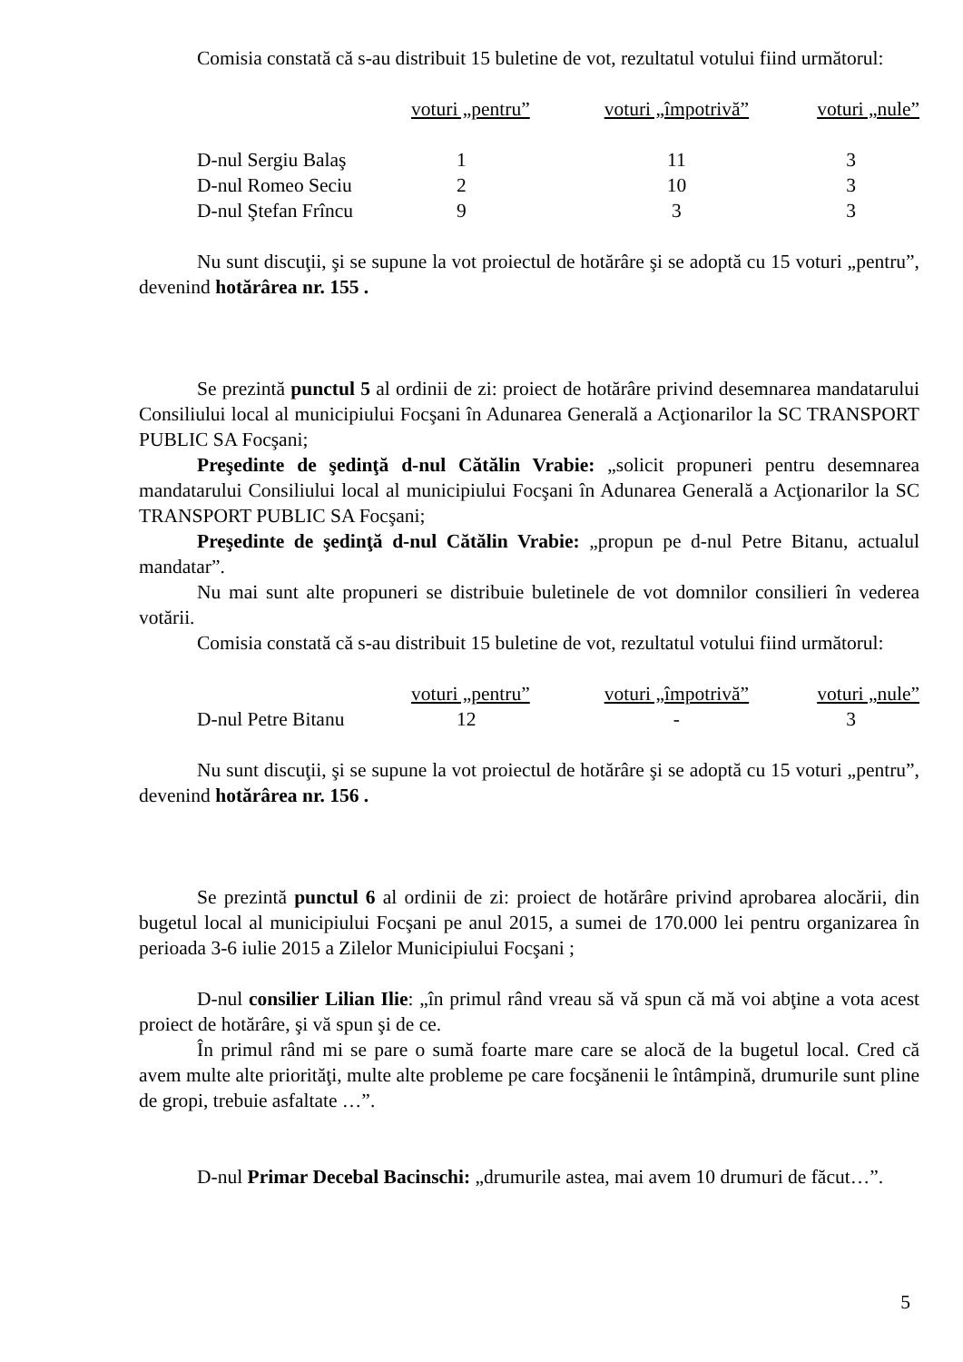Comisia constată că s-au distribuit 15 buletine de vot, rezultatul votului fiind următorul:
| | voturi „pentru” | voturi „împotrivă” | voturi „nule” |
| --- | --- | --- | --- |
| D-nul Sergiu Balaş | 1 | 11 | 3 |
| D-nul Romeo Seciu | 2 | 10 | 3 |
| D-nul Ştefan Frîncu | 9 | 3 | 3 |
Nu sunt discuţii, şi se supune la vot proiectul de hotărâre şi se adoptă cu 15 voturi „pentru”, devenind hotărârea nr. 155 .
Se prezintă punctul 5 al ordinii de zi: proiect de hotărâre privind desemnarea mandatarului Consiliului local al municipiului Focşani în Adunarea Generală a Acţionarilor la SC TRANSPORT PUBLIC SA Focşani;
Preşedinte de şedinţă d-nul Cătălin Vrabie: „solicit propuneri pentru desemnarea mandatarului Consiliului local al municipiului Focşani în Adunarea Generală a Acţionarilor la SC TRANSPORT PUBLIC SA Focşani;
Preşedinte de şedinţă d-nul Cătălin Vrabie: „propun pe d-nul Petre Bitanu, actualul mandatar”.
Nu mai sunt alte propuneri se distribuie buletinele de vot domnilor consilieri în vederea votării.
Comisia constată că s-au distribuit 15 buletine de vot, rezultatul votului fiind următorul:
| | voturi „pentru” | voturi „împotrivă” | voturi „nule” |
| --- | --- | --- | --- |
| D-nul Petre Bitanu | 12 | - | 3 |
Nu sunt discuţii, şi se supune la vot proiectul de hotărâre şi se adoptă cu 15 voturi „pentru”, devenind hotărârea nr. 156 .
Se prezintă punctul 6 al ordinii de zi: proiect de hotărâre privind aprobarea alocării, din bugetul local al municipiului Focşani pe anul 2015, a sumei de 170.000 lei pentru organizarea în perioada 3-6 iulie 2015 a Zilelor Municipiului Focşani ;
D-nul consilier Lilian Ilie: „în primul rând vreau să vă spun că mă voi abţine a vota acest proiect de hotărâre, şi vă spun şi de ce.
În primul rând mi se pare o sumă foarte mare care se alocă de la bugetul local. Cred că avem multe alte priorităţi, multe alte probleme pe care focşănenii le întâmpină, drumurile sunt pline de gropi, trebuie asfaltate …”.
D-nul Primar Decebal Bacinschi: „drumurile astea, mai avem 10 drumuri de făcut…”.
5